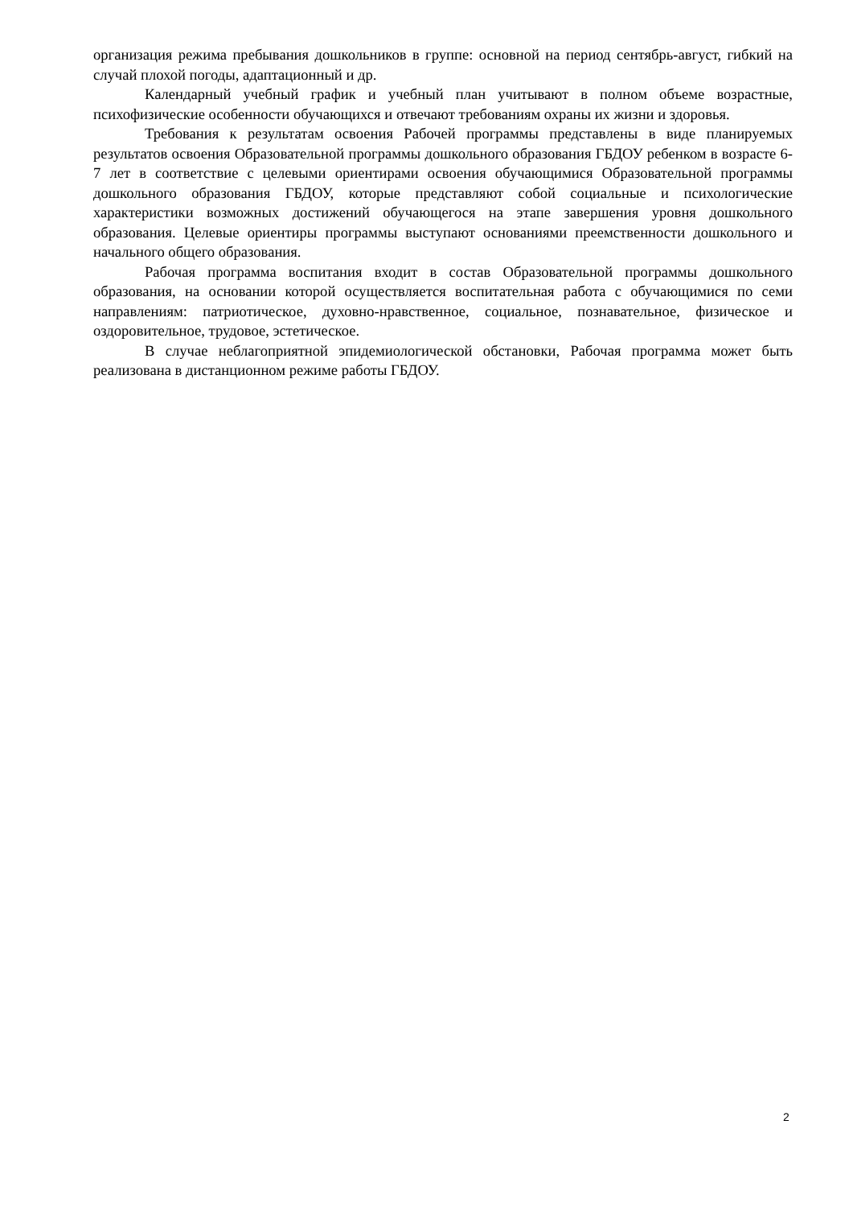организация режима пребывания дошкольников в группе: основной на период сентябрь-август, гибкий на случай плохой погоды, адаптационный и др.
Календарный учебный график и учебный план учитывают в полном объеме возрастные, психофизические особенности обучающихся и отвечают требованиям охраны их жизни и здоровья.
Требования к результатам освоения Рабочей программы представлены в виде планируемых результатов освоения Образовательной программы дошкольного образования ГБДОУ ребенком в возрасте 6-7 лет в соответствие с целевыми ориентирами освоения обучающимися Образовательной программы дошкольного образования ГБДОУ, которые представляют собой социальные и психологические характеристики возможных достижений обучающегося на этапе завершения уровня дошкольного образования. Целевые ориентиры программы выступают основаниями преемственности дошкольного и начального общего образования.
Рабочая программа воспитания входит в состав Образовательной программы дошкольного образования, на основании которой осуществляется воспитательная работа с обучающимися по семи направлениям: патриотическое, духовно-нравственное, социальное, познавательное, физическое и оздоровительное, трудовое, эстетическое.
В случае неблагоприятной эпидемиологической обстановки, Рабочая программа может быть реализована в дистанционном режиме работы ГБДОУ.
2